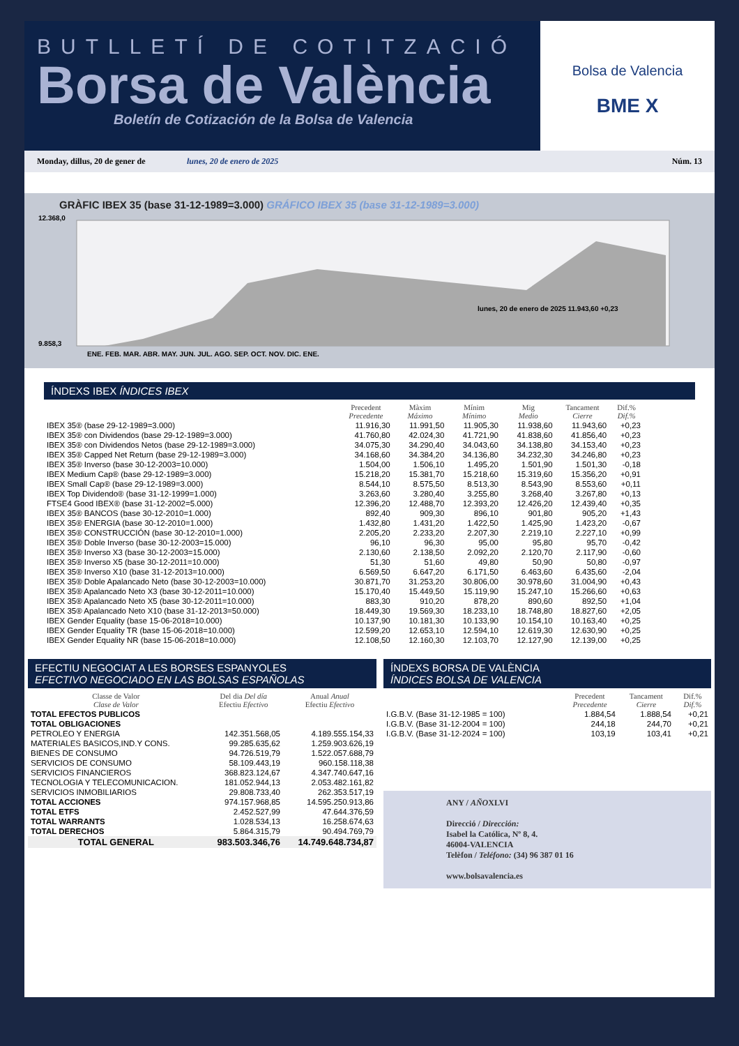BUTLLETÍ DE COTITZACIÓ
Borsa de València
Boletín de Cotización de la Bolsa de Valencia
Bolsa de Valencia
BME X
Monday, dillus, 20 de gener de lunes, 20 de enero de 2025 Núm. 13
GRÀFIC IBEX 35 (base 31-12-1989=3.000) GRÁFICO IBEX 35 (base 31-12-1989=3.000)
12.368,0
9.858,3
ENE. FEB. MAR. ABR. MAY. JUN. JUL. AGO. SEP. OCT. NOV. DIC. ENE.
lunes, 20 de enero de 2025 11.943,60 +0,23
ÍNDEXS IBEX ÍNDICES IBEX
| | Precedent Precedente | Màxim Máximo | Mínim Mínimo | Mig Medio | Tancament Cierre | Dif.% Dif.% |
| --- | --- | --- | --- | --- | --- | --- |
| IBEX 35® (base 29-12-1989=3.000) | 11.916,30 | 11.991,50 | 11.905,30 | 11.938,60 | 11.943,60 | +0,23 |
| IBEX 35® con Dividendos (base 29-12-1989=3.000) | 41.760,80 | 42.024,30 | 41.721,90 | 41.838,60 | 41.856,40 | +0,23 |
| IBEX 35® con Dividendos Netos (base 29-12-1989=3.000) | 34.075,30 | 34.290,40 | 34.043,60 | 34.138,80 | 34.153,40 | +0,23 |
| IBEX 35® Capped Net Return (base 29-12-1989=3.000) | 34.168,60 | 34.384,20 | 34.136,80 | 34.232,30 | 34.246,80 | +0,23 |
| IBEX 35® Inverso (base 30-12-2003=10.000) | 1.504,00 | 1.506,10 | 1.495,20 | 1.501,90 | 1.501,30 | -0,18 |
| IBEX Medium Cap® (base 29-12-1989=3.000) | 15.218,20 | 15.381,70 | 15.218,60 | 15.319,60 | 15.356,20 | +0,91 |
| IBEX Small Cap® (base 29-12-1989=3.000) | 8.544,10 | 8.575,50 | 8.513,30 | 8.543,90 | 8.553,60 | +0,11 |
| IBEX Top Dividendo® (base 31-12-1999=1.000) | 3.263,60 | 3.280,40 | 3.255,80 | 3.268,40 | 3.267,80 | +0,13 |
| FTSE4 Good IBEX® (base 31-12-2002=5.000) | 12.396,20 | 12.488,70 | 12.393,20 | 12.426,20 | 12.439,40 | +0,35 |
| IBEX 35® BANCOS (base 30-12-2010=1.000) | 892,40 | 909,30 | 896,10 | 901,80 | 905,20 | +1,43 |
| IBEX 35® ENERGIA (base 30-12-2010=1.000) | 1.432,80 | 1.431,20 | 1.422,50 | 1.425,90 | 1.423,20 | -0,67 |
| IBEX 35® CONSTRUCCIÓN (base 30-12-2010=1.000) | 2.205,20 | 2.233,20 | 2.207,30 | 2.219,10 | 2.227,10 | +0,99 |
| IBEX 35® Doble Inverso (base 30-12-2003=15.000) | 96,10 | 96,30 | 95,00 | 95,80 | 95,70 | -0,42 |
| IBEX 35® Inverso X3 (base 30-12-2003=15.000) | 2.130,60 | 2.138,50 | 2.092,20 | 2.120,70 | 2.117,90 | -0,60 |
| IBEX 35® Inverso X5 (base 30-12-2011=10.000) | 51,30 | 51,60 | 49,80 | 50,90 | 50,80 | -0,97 |
| IBEX 35® Inverso X10 (base 31-12-2013=10.000) | 6.569,50 | 6.647,20 | 6.171,50 | 6.463,60 | 6.435,60 | -2,04 |
| IBEX 35® Doble Apalancado Neto (base 30-12-2003=10.000) | 30.871,70 | 31.253,20 | 30.806,00 | 30.978,60 | 31.004,90 | +0,43 |
| IBEX 35® Apalancado Neto X3 (base 30-12-2011=10.000) | 15.170,40 | 15.449,50 | 15.119,90 | 15.247,10 | 15.266,60 | +0,63 |
| IBEX 35® Apalancado Neto X5 (base 30-12-2011=10.000) | 883,30 | 910,20 | 878,20 | 890,60 | 892,50 | +1,04 |
| IBEX 35® Apalancado Neto X10 (base 31-12-2013=50.000) | 18.449,30 | 19.569,30 | 18.233,10 | 18.748,80 | 18.827,60 | +2,05 |
| IBEX Gender Equality (base 15-06-2018=10.000) | 10.137,90 | 10.181,30 | 10.133,90 | 10.154,10 | 10.163,40 | +0,25 |
| IBEX Gender Equality TR (base 15-06-2018=10.000) | 12.599,20 | 12.653,10 | 12.594,10 | 12.619,30 | 12.630,90 | +0,25 |
| IBEX Gender Equality NR (base 15-06-2018=10.000) | 12.108,50 | 12.160,30 | 12.103,70 | 12.127,90 | 12.139,00 | +0,25 |
EFECTIU NEGOCIAT A LES BORSES ESPANYOLES
EFECTIVO NEGOCIADO EN LAS BOLSAS ESPAÑOLAS
| Classe de Valor Clase de Valor | Del dia Del día Efectiu Efectivo | Anual Anual Efectiu Efectivo |
| --- | --- | --- |
| TOTAL EFECTOS PUBLICOS | | |
| TOTAL OBLIGACIONES | | |
| PETROLEO Y ENERGIA | 142.351.568,05 | 4.189.555.154,33 |
| MATERIALES BASICOS,IND.Y CONS. | 99.285.635,62 | 1.259.903.626,19 |
| BIENES DE CONSUMO | 94.726.519,79 | 1.522.057.688,79 |
| SERVICIOS DE CONSUMO | 58.109.443,19 | 960.158.118,38 |
| SERVICIOS FINANCIEROS | 368.823.124,67 | 4.347.740.647,16 |
| TECNOLOGIA Y TELECOMUNICACION. | 181.052.944,13 | 2.053.482.161,82 |
| SERVICIOS INMOBILIARIOS | 29.808.733,40 | 262.353.517,19 |
| TOTAL ACCIONES | 974.157.968,85 | 14.595.250.913,86 |
| TOTAL ETFS | 2.452.527,99 | 47.644.376,59 |
| TOTAL WARRANTS | 1.028.534,13 | 16.258.674,63 |
| TOTAL DERECHOS | 5.864.315,79 | 90.494.769,79 |
| TOTAL GENERAL | 983.503.346,76 | 14.749.648.734,87 |
ÍNDEXS BORSA DE VALÈNCIA
ÍNDICES BOLSA DE VALENCIA
| | Precedent Precedente | Tancament Cierre | Dif.% Dif.% |
| --- | --- | --- | --- |
| I.G.B.V. (Base 31-12-1985 = 100) | 1.884,54 | 1.888,54 | +0,21 |
| I.G.B.V. (Base 31-12-2004 = 100) | 244,18 | 244,70 | +0,21 |
| I.G.B.V. (Base 31-12-2024 = 100) | 103,19 | 103,41 | +0,21 |
ANY / AÑOXLVI
Direcció / Dirección:
Isabel la Católica, Nº 8, 4.
46004-VALENCIA
Telèfon / Teléfono: (34) 96 387 01 16
www.bolsavalencia.es